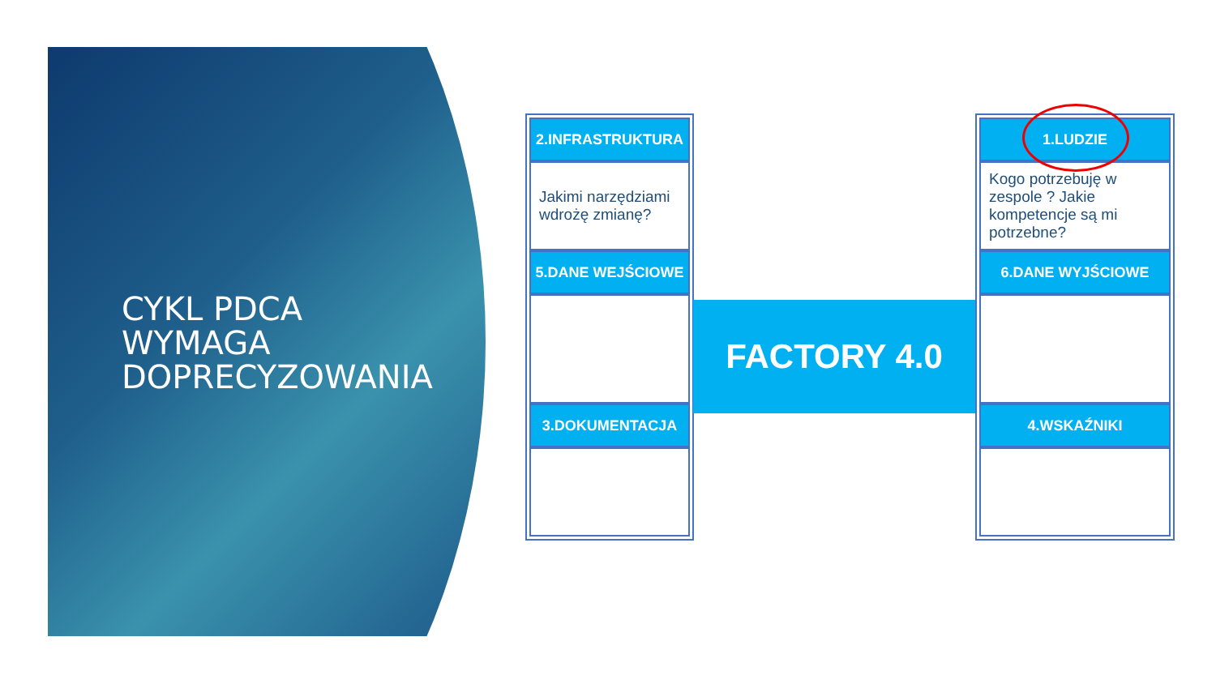CYKL PDCA
WYMAGA
DOPRECYZOWANIA
2.INFRASTRUKTURA
Jakimi narzędziami wdrożę zmianę?
5.DANE WEJŚCIOWE
3.DOKUMENTACJA
FACTORY 4.0
1.LUDZIE
Kogo potrzebuję w zespole ? Jakie kompetencje są mi potrzebne?
6.DANE WYJŚCIOWE
4.WSKAŹNIKI